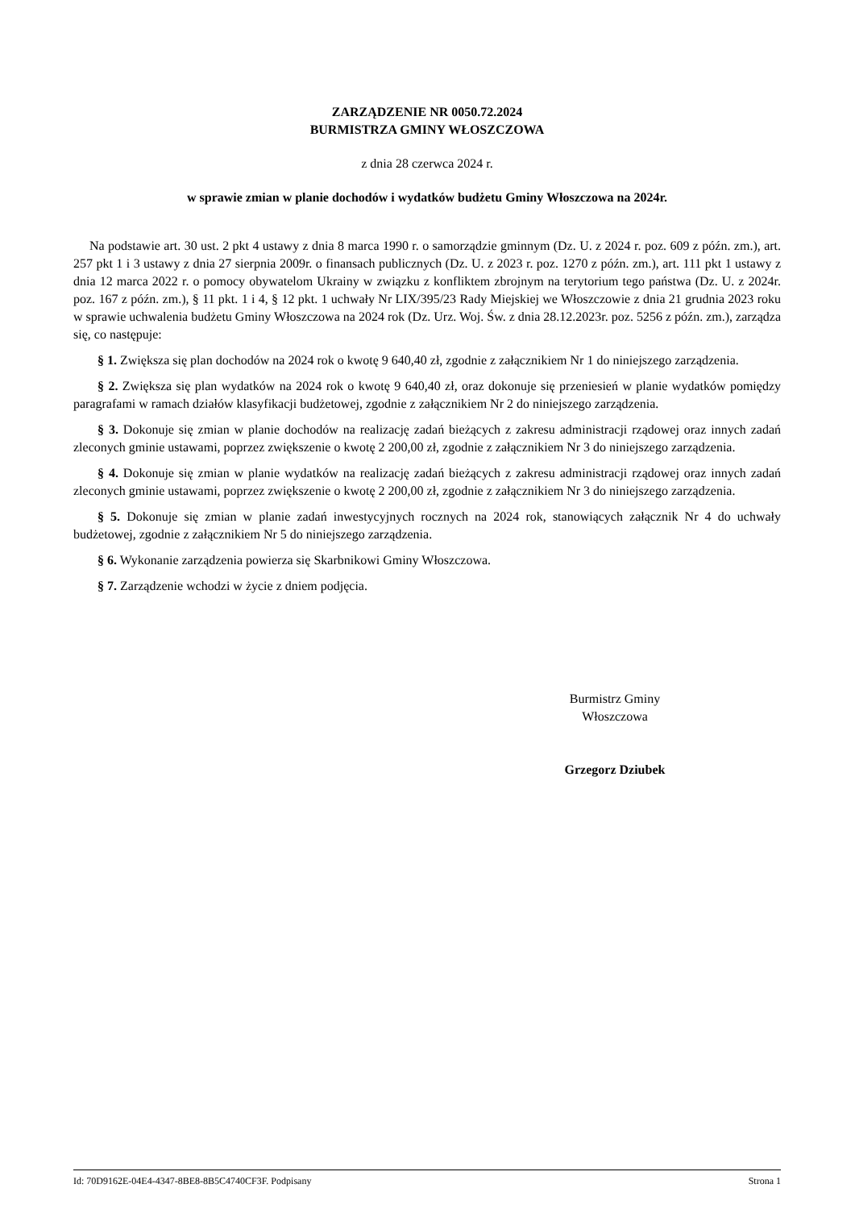ZARZĄDZENIE NR 0050.72.2024
BURMISTRZA GMINY WŁOSZCZOWA
z dnia 28 czerwca 2024 r.
w sprawie zmian w planie dochodów i wydatków budżetu Gminy Włoszczowa na 2024r.
Na podstawie art. 30 ust. 2 pkt 4 ustawy z dnia 8 marca 1990 r. o samorządzie gminnym (Dz. U. z 2024 r. poz. 609 z późn. zm.), art. 257 pkt 1 i 3 ustawy z dnia 27 sierpnia 2009r. o finansach publicznych (Dz. U. z 2023 r. poz. 1270 z późn. zm.), art. 111 pkt 1 ustawy z dnia 12 marca 2022 r. o pomocy obywatelom Ukrainy w związku z konfliktem zbrojnym na terytorium tego państwa (Dz. U. z 2024r. poz. 167 z późn. zm.), § 11 pkt. 1 i 4, § 12 pkt. 1 uchwały Nr LIX/395/23 Rady Miejskiej we Włoszczowie z dnia 21 grudnia 2023 roku w sprawie uchwalenia budżetu Gminy Włoszczowa na 2024 rok (Dz. Urz. Woj. Św. z dnia 28.12.2023r. poz. 5256 z późn. zm.), zarządza się, co następuje:
§ 1. Zwiększa się plan dochodów na 2024 rok o kwotę 9 640,40 zł, zgodnie z załącznikiem Nr 1 do niniejszego zarządzenia.
§ 2. Zwiększa się plan wydatków na 2024 rok o kwotę 9 640,40 zł, oraz dokonuje się przeniesień w planie wydatków pomiędzy paragrafami w ramach działów klasyfikacji budżetowej, zgodnie z załącznikiem Nr 2 do niniejszego zarządzenia.
§ 3. Dokonuje się zmian w planie dochodów na realizację zadań bieżących z zakresu administracji rządowej oraz innych zadań zleconych gminie ustawami, poprzez zwiększenie o kwotę 2 200,00 zł, zgodnie z załącznikiem Nr 3 do niniejszego zarządzenia.
§ 4. Dokonuje się zmian w planie wydatków na realizację zadań bieżących z zakresu administracji rządowej oraz innych zadań zleconych gminie ustawami, poprzez zwiększenie o kwotę 2 200,00 zł, zgodnie z załącznikiem Nr 3 do niniejszego zarządzenia.
§ 5. Dokonuje się zmian w planie zadań inwestycyjnych rocznych na 2024 rok, stanowiących załącznik Nr 4 do uchwały budżetowej, zgodnie z załącznikiem Nr 5 do niniejszego zarządzenia.
§ 6. Wykonanie zarządzenia powierza się Skarbnikowi Gminy Włoszczowa.
§ 7. Zarządzenie wchodzi w życie z dniem podjęcia.
Burmistrz Gminy
Włoszczowa
Grzegorz Dziubek
Id: 70D9162E-04E4-4347-8BE8-8B5C4740CF3F. Podpisany Strona 1